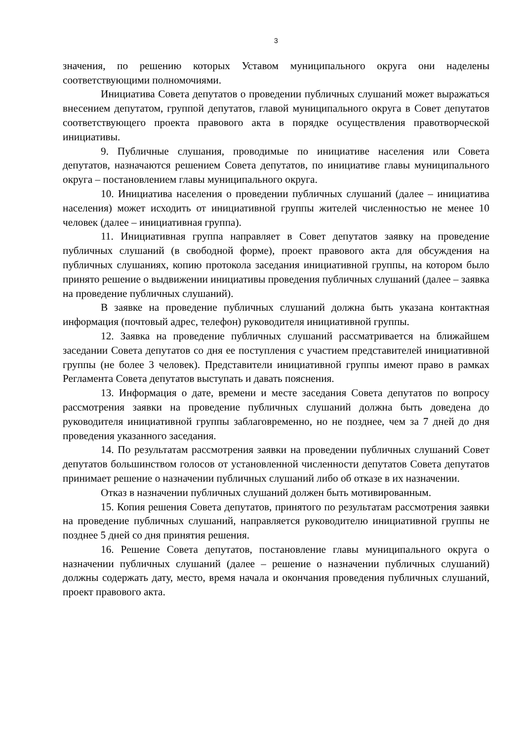3
значения, по решению которых Уставом муниципального округа они наделены соответствующими полномочиями.
Инициатива Совета депутатов о проведении публичных слушаний может выражаться внесением депутатом, группой депутатов, главой муниципального округа в Совет депутатов соответствующего проекта правового акта в порядке осуществления правотворческой инициативы.
9. Публичные слушания, проводимые по инициативе населения или Совета депутатов, назначаются решением Совета депутатов, по инициативе главы муниципального округа – постановлением главы муниципального округа.
10. Инициатива населения о проведении публичных слушаний (далее – инициатива населения) может исходить от инициативной группы жителей численностью не менее 10 человек (далее – инициативная группа).
11. Инициативная группа направляет в Совет депутатов заявку на проведение публичных слушаний (в свободной форме), проект правового акта для обсуждения на публичных слушаниях, копию протокола заседания инициативной группы, на котором было принято решение о выдвижении инициативы проведения публичных слушаний (далее – заявка на проведение публичных слушаний).
В заявке на проведение публичных слушаний должна быть указана контактная информация (почтовый адрес, телефон) руководителя инициативной группы.
12. Заявка на проведение публичных слушаний рассматривается на ближайшем заседании Совета депутатов со дня ее поступления с участием представителей инициативной группы (не более 3 человек). Представители инициативной группы имеют право в рамках Регламента Совета депутатов выступать и давать пояснения.
13. Информация о дате, времени и месте заседания Совета депутатов по вопросу рассмотрения заявки на проведение публичных слушаний должна быть доведена до руководителя инициативной группы заблаговременно, но не позднее, чем за 7 дней до дня проведения указанного заседания.
14. По результатам рассмотрения заявки на проведении публичных слушаний Совет депутатов большинством голосов от установленной численности депутатов Совета депутатов принимает решение о назначении публичных слушаний либо об отказе в их назначении.
Отказ в назначении публичных слушаний должен быть мотивированным.
15. Копия решения Совета депутатов, принятого по результатам рассмотрения заявки на проведение публичных слушаний, направляется руководителю инициативной группы не позднее 5 дней со дня принятия решения.
16. Решение Совета депутатов, постановление главы муниципального округа о назначении публичных слушаний (далее – решение о назначении публичных слушаний) должны содержать дату, место, время начала и окончания проведения публичных слушаний, проект правового акта.